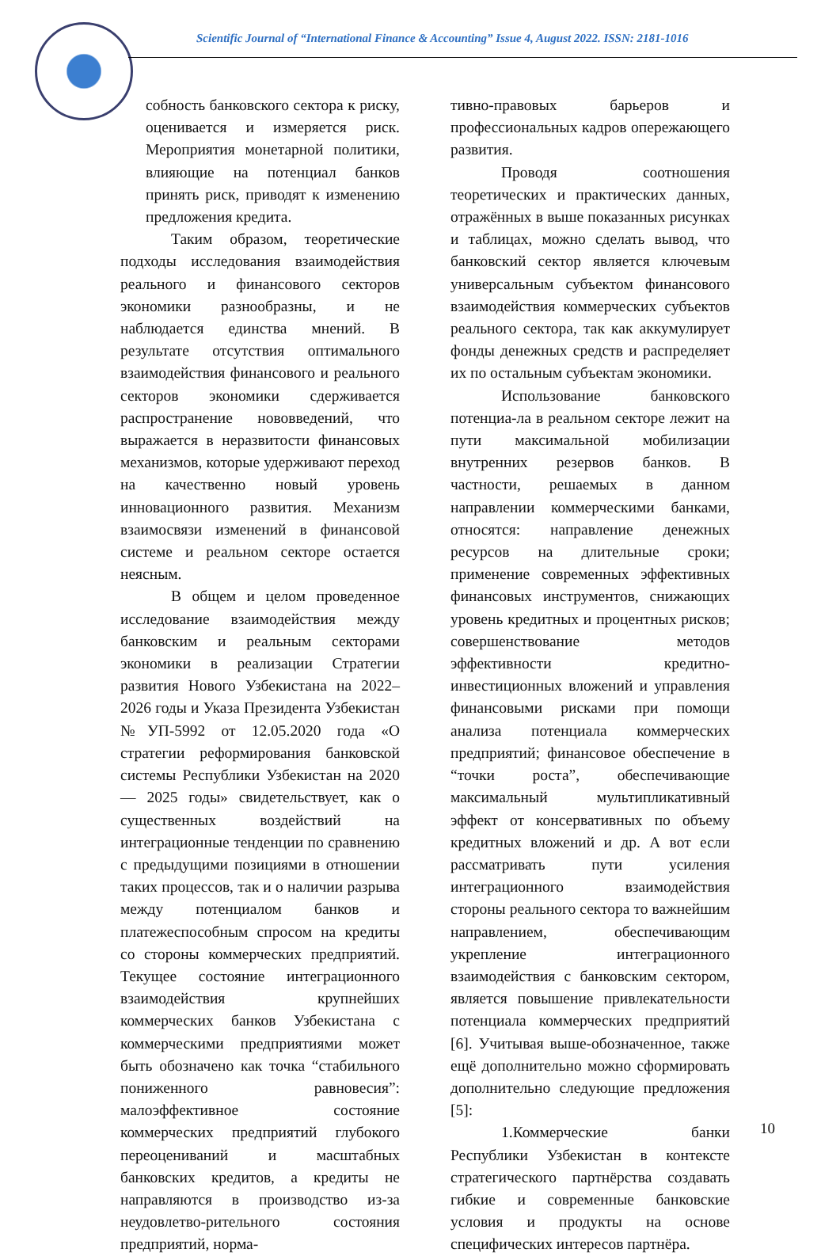Scientific Journal of “International Finance & Accounting” Issue 4, August 2022. ISSN: 2181-1016
собность банковского сектора к риску, оценивается и измеряется риск. Мероприятия монетарной политики, влияющие на потенциал банков принять риск, приводят к изменению предложения кредита.
Таким образом, теоретические подходы исследования взаимодействия реального и финансового секторов экономики разнообразны, и не наблюдается единства мнений. В результате отсутствия оптимального взаимодействия финансового и реального секторов экономики сдерживается распространение нововведений, что выражается в неразвитости финансовых механизмов, которые удерживают переход на качественно новый уровень инновационного развития. Механизм взаимосвязи изменений в финансовой системе и реальном секторе остается неясным.
В общем и целом проведенное исследование взаимодействия между банковским и реальным секторами экономики в реализации Стратегии развития Нового Узбекистана на 2022–2026 годы и Указа Президента Узбекистан №УП-5992 от 12.05.2020 года «О стратегии реформирования банковской системы Республики Узбекистан на 2020 — 2025 годы» свидетельствует, как о существенных воздействий на интеграционные тенденции по сравнению с предыдущими позициями в отношении таких процессов, так и о наличии разрыва между потенциалом банков и платежеспособным спросом на кредиты со стороны коммерческих предприятий. Текущее состояние интеграционного взаимодействия крупнейших коммерческих банков Узбекистана с коммерческими предприятиями может быть обозначено как точка “стабильного пониженного равновесия”: малоэффективное состояние коммерческих предприятий глубокого переоцениваний и масштабных банковских кредитов, а кредиты не направляются в производство из-за неудовлетво-рительного состояния предприятий, норма-
тивно-правовых барьеров и профессиональных кадров опережающего развития.
Проводя соотношения теоретических и практических данных, отражённых в выше показанных рисунках и таблицах, можно сделать вывод, что банковский сектор является ключевым универсальным субъектом финансового взаимодействия коммерческих субъектов реального сектора, так как аккумулирует фонды денежных средств и распределяет их по остальным субъектам экономики.
Использование банковского потенциа-ла в реальном секторе лежит на пути максимальной мобилизации внутренних резервов банков. В частности, решаемых в данном направлении коммерческими банками, относятся: направление денежных ресурсов на длительные сроки; применение современных эффективных финансовых инструментов, снижающих уровень кредитных и процентных рисков; совершенствование методов эффективности кредитно-инвестиционных вложений и управления финансовыми рисками при помощи анализа потенциала коммерческих предприятий; финансовое обеспечение в “точки роста”, обеспечивающие максимальный мультипликативный эффект от консервативных по объему кредитных вложений и др. А вот если рассматривать пути усиления интеграционного взаимодействия стороны реального сектора то важнейшим направлением, обеспечивающим укрепление интеграционного взаимодействия с банковским сектором, является повышение привлекательности потенциала коммерческих предприятий [6]. Учитывая выше-обозначенное, также ещё дополнительно можно сформировать дополнительно следующие предложения [5]:
1.Коммерческие банки Республики Узбекистан в контексте стратегического партнёрства создавать гибкие и современные банковские условия и продукты на основе специфических интересов партнёра.
10